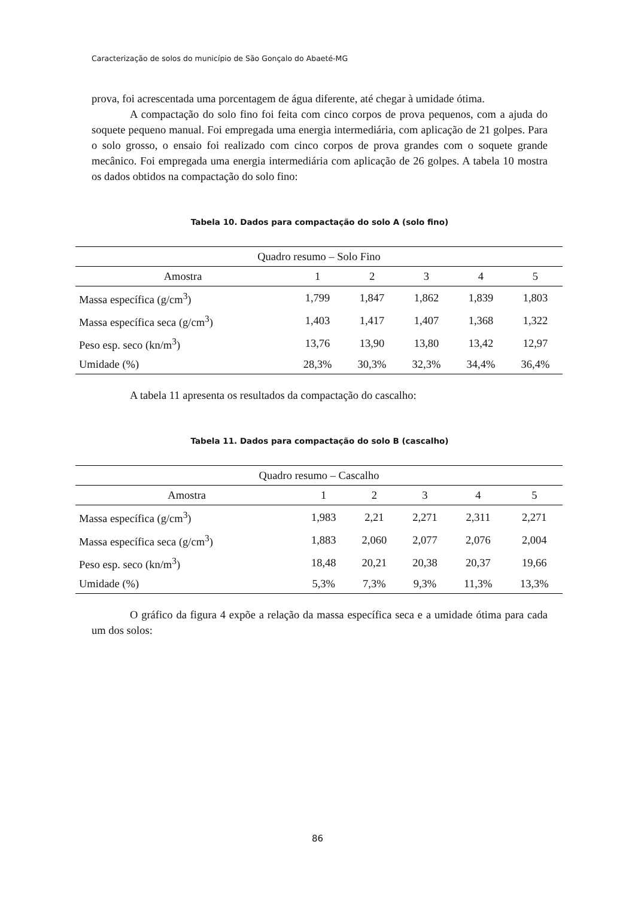Caracterização de solos do município de São Gonçalo do Abaeté-MG
prova, foi acrescentada uma porcentagem de água diferente, até chegar à umidade ótima.
A compactação do solo fino foi feita com cinco corpos de prova pequenos, com a ajuda do soquete pequeno manual. Foi empregada uma energia intermediária, com aplicação de 21 golpes. Para o solo grosso, o ensaio foi realizado com cinco corpos de prova grandes com o soquete grande mecânico. Foi empregada uma energia intermediária com aplicação de 26 golpes. A tabela 10 mostra os dados obtidos na compactação do solo fino:
Tabela 10. Dados para compactação do solo A (solo fino)
| Quadro resumo – Solo Fino | | | | | |
| --- | --- | --- | --- | --- | --- |
| Amostra | 1 | 2 | 3 | 4 | 5 |
| Massa específica (g/cm<sup>3</sup>) | 1,799 | 1,847 | 1,862 | 1,839 | 1,803 |
| Massa específica seca (g/cm<sup>3</sup>) | 1,403 | 1,417 | 1,407 | 1,368 | 1,322 |
| Peso esp. seco (kn/m<sup>3</sup>) | 13,76 | 13,90 | 13,80 | 13,42 | 12,97 |
| Umidade (%) | 28,3% | 30,3% | 32,3% | 34,4% | 36,4% |
A tabela 11 apresenta os resultados da compactação do cascalho:
Tabela 11. Dados para compactação do solo B (cascalho)
| Quadro resumo – Cascalho | | | | | |
| --- | --- | --- | --- | --- | --- |
| Amostra | 1 | 2 | 3 | 4 | 5 |
| Massa específica (g/cm<sup>3</sup>) | 1,983 | 2,21 | 2,271 | 2,311 | 2,271 |
| Massa específica seca (g/cm<sup>3</sup>) | 1,883 | 2,060 | 2,077 | 2,076 | 2,004 |
| Peso esp. seco (kn/m<sup>3</sup>) | 18,48 | 20,21 | 20,38 | 20,37 | 19,66 |
| Umidade (%) | 5,3% | 7,3% | 9,3% | 11,3% | 13,3% |
O gráfico da figura 4 expõe a relação da massa específica seca e a umidade ótima para cada um dos solos:
86